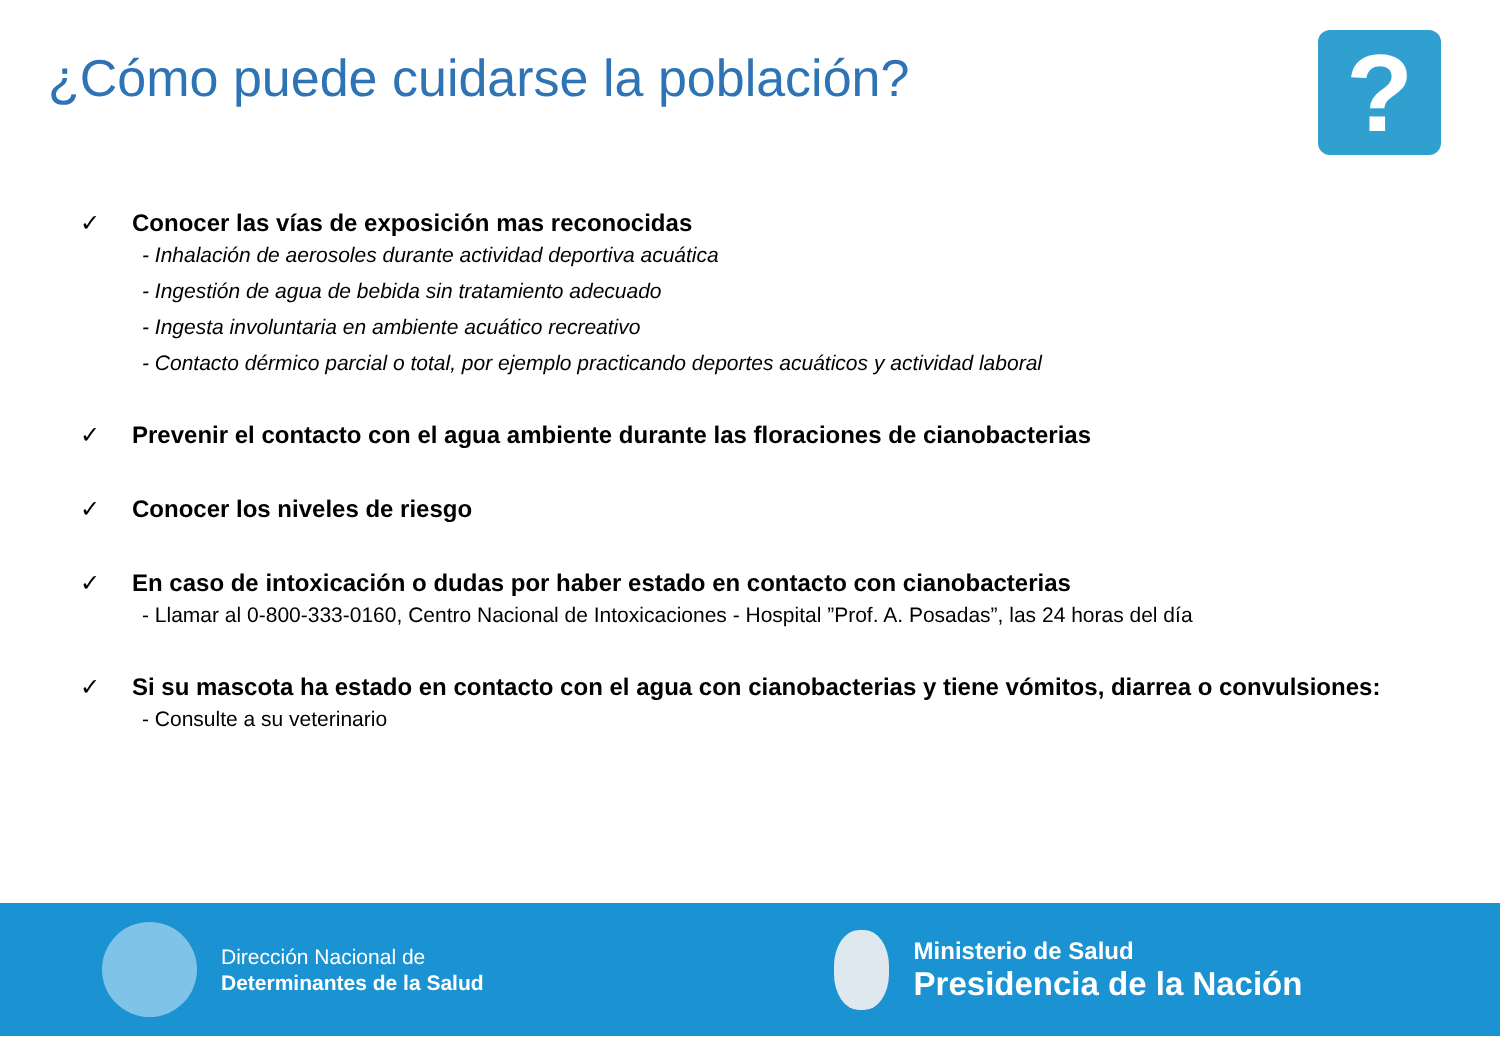¿Cómo puede cuidarse la población?
?
✓ Conocer las vías de exposición mas reconocidas
- Inhalación de aerosoles durante actividad deportiva acuática
- Ingestión de agua de bebida sin tratamiento adecuado
- Ingesta involuntaria en ambiente acuático recreativo
- Contacto dérmico parcial o total, por ejemplo practicando deportes acuáticos y actividad laboral
✓ Prevenir el contacto con el agua ambiente durante las floraciones de cianobacterias
✓ Conocer los niveles de riesgo
✓ En caso de intoxicación o dudas por haber estado en contacto con cianobacterias
- Llamar al 0-800-333-0160, Centro Nacional de Intoxicaciones - Hospital ”Prof. A. Posadas”, las 24 horas del día
✓ Si su mascota ha estado en contacto con el agua con cianobacterias y tiene vómitos, diarrea o convulsiones:
- Consulte a su veterinario
Dirección Nacional de
Determinantes de la Salud
Ministerio de Salud
Presidencia de la Nación